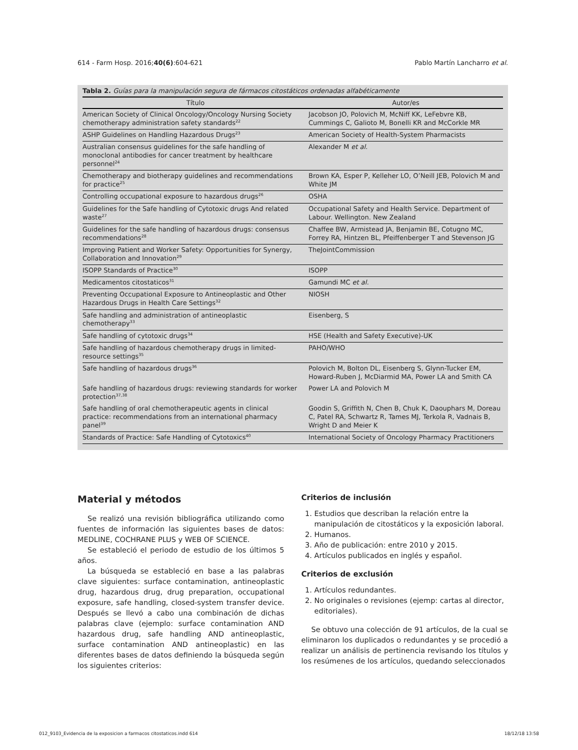614 - Farm Hosp. 2016;40(6):604-621 Pablo Martín Lancharro et al.
Tabla 2. Guías para la manipulación segura de fármacos citostáticos ordenadas alfabéticamente
| Título | Autor/es |
| --- | --- |
| American Society of Clinical Oncology/Oncology Nursing Society chemotherapy administration safety standards<sup>22</sup> | Jacobson JO, Polovich M, McNiff KK, LeFebvre KB, Cummings C, Galioto M, Bonelli KR and McCorkle MR |
| ASHP Guidelines on Handling Hazardous Drugs<sup>23</sup> | American Society of Health-System Pharmacists |
| Australian consensus guidelines for the safe handling of monoclonal antibodies for cancer treatment by healthcare personnel<sup>24</sup> | Alexander M et al. |
| Chemotherapy and biotherapy guidelines and recommendations for practice<sup>25</sup> | Brown KA, Esper P, Kelleher LO, O’Neill JEB, Polovich M and White JM |
| Controlling occupational exposure to hazardous drugs<sup>26</sup> | OSHA |
| Guidelines for the Safe handling of Cytotoxic drugs And related waste<sup>27</sup> | Occupational Safety and Health Service. Department of Labour. Wellington. New Zealand |
| Guidelines for the safe handling of hazardous drugs: consensus recommendations<sup>28</sup> | Chaffee BW, Armistead JA, Benjamin BE, Cotugno MC, Forrey RA, Hintzen BL, Pfeiffenberger T and Stevenson JG |
| Improving Patient and Worker Safety: Opportunities for Synergy, Collaboration and Innovation<sup>29</sup> | TheJointCommission |
| ISOPP Standards of Practice<sup>30</sup> | ISOPP |
| Medicamentos citostaticos<sup>31</sup> | Gamundi MC et al. |
| Preventing Occupational Exposure to Antineoplastic and Other Hazardous Drugs in Health Care Settings<sup>32</sup> | NIOSH |
| Safe handling and administration of antineoplastic chemotherapy<sup>33</sup> | Eisenberg, S |
| Safe handling of cytotoxic drugs<sup>34</sup> | HSE (Health and Safety Executive)-UK |
| Safe handling of hazardous chemotherapy drugs in limited-resource settings<sup>35</sup> | PAHO/WHO |
| Safe handling of hazardous drugs<sup>36</sup> | Polovich M, Bolton DL, Eisenberg S, Glynn-Tucker EM, Howard-Ruben J, McDiarmid MA, Power LA and Smith CA |
| Safe handling of hazardous drugs: reviewing standards for worker protection<sup>37,38</sup> | Power LA and Polovich M |
| Safe handling of oral chemotherapeutic agents in clinical practice: recommendations from an international pharmacy panel<sup>39</sup> | Goodin S, Griffith N, Chen B, Chuk K, Daouphars M, Doreau C, Patel RA, Schwartz R, Tames MJ, Terkola R, Vadnais B, Wright D and Meier K |
| Standards of Practice: Safe Handling of Cytotoxics<sup>40</sup> | International Society of Oncology Pharmacy Practitioners |
Material y métodos
Se realizó una revisión bibliográfica utilizando como fuentes de información las siguientes bases de datos: MEDLINE, COCHRANE PLUS y WEB OF SCIENCE.
Se estableció el periodo de estudio de los últimos 5 años.
La búsqueda se estableció en base a las palabras clave siguientes: surface contamination, antineoplastic drug, hazardous drug, drug preparation, occupational exposure, safe handling, closed-system transfer device. Después se llevó a cabo una combinación de dichas palabras clave (ejemplo: surface contamination AND hazardous drug, safe handling AND antineoplastic, surface contamination AND antineoplastic) en las diferentes bases de datos definiendo la búsqueda según los siguientes criterios:
Criterios de inclusión
1. Estudios que describan la relación entre la manipulación de citostáticos y la exposición laboral.
2. Humanos.
3. Año de publicación: entre 2010 y 2015.
4. Artículos publicados en inglés y español.
Criterios de exclusión
1. Artículos redundantes.
2. No originales o revisiones (ejemp: cartas al director, editoriales).
Se obtuvo una colección de 91 artículos, de la cual se eliminaron los duplicados o redundantes y se procedió a realizar un análisis de pertinencia revisando los títulos y los resúmenes de los artículos, quedando seleccionados
012_9103_Evidencia de la exposicion a farmacos citostaticos.indd 614 18/12/18 13:58